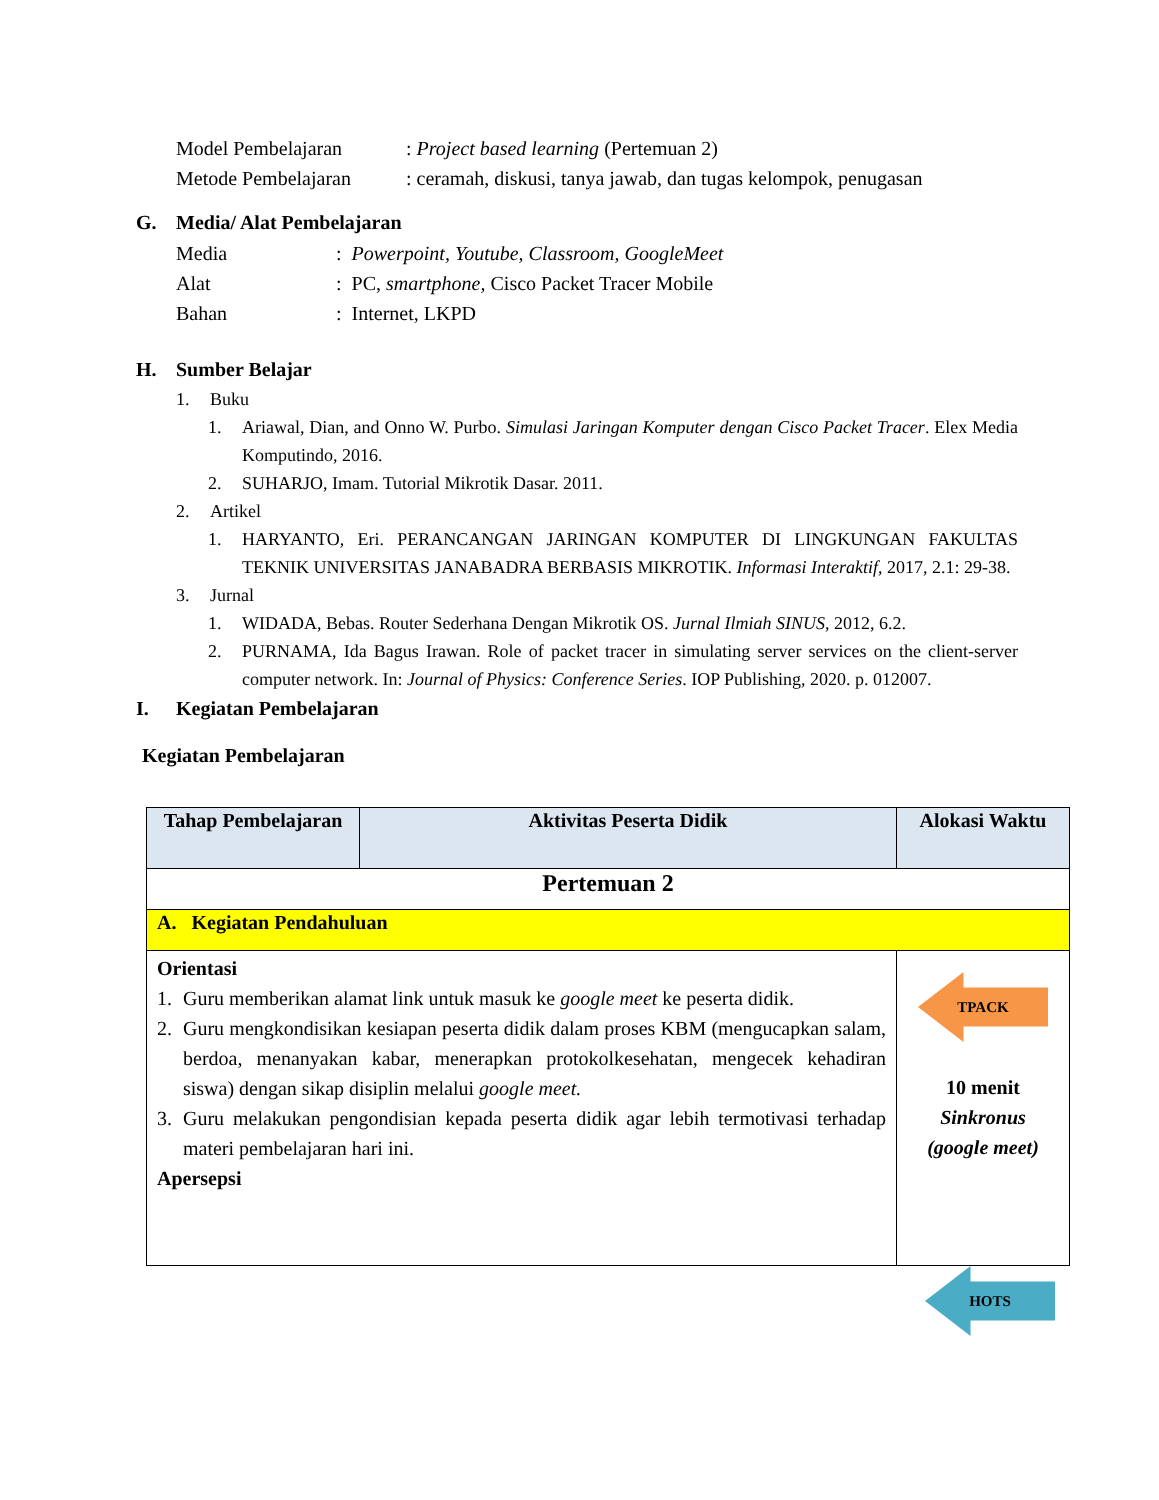Model Pembelajaran : Project based learning (Pertemuan 2)
Metode Pembelajaran : ceramah, diskusi, tanya jawab, dan tugas kelompok, penugasan
G. Media/ Alat Pembelajaran
Media : Powerpoint, Youtube, Classroom, GoogleMeet
Alat : PC, smartphone, Cisco Packet Tracer Mobile
Bahan : Internet, LKPD
H. Sumber Belajar
1. Buku
1. Ariawal, Dian, and Onno W. Purbo. Simulasi Jaringan Komputer dengan Cisco Packet Tracer. Elex Media Komputindo, 2016.
2. SUHARJO, Imam. Tutorial Mikrotik Dasar. 2011.
2. Artikel
1. HARYANTO, Eri. PERANCANGAN JARINGAN KOMPUTER DI LINGKUNGAN FAKULTAS TEKNIK UNIVERSITAS JANABADRA BERBASIS MIKROTIK. Informasi Interaktif, 2017, 2.1: 29-38.
3. Jurnal
1. WIDADA, Bebas. Router Sederhana Dengan Mikrotik OS. Jurnal Ilmiah SINUS, 2012, 6.2.
2. PURNAMA, Ida Bagus Irawan. Role of packet tracer in simulating server services on the client-server computer network. In: Journal of Physics: Conference Series. IOP Publishing, 2020. p. 012007.
I. Kegiatan Pembelajaran
Kegiatan Pembelajaran
| Tahap Pembelajaran | Aktivitas Peserta Didik | Alokasi Waktu |
| --- | --- | --- |
| Pertemuan 2 | | |
| A. Kegiatan Pendahuluan | | |
| Orientasi 1. Guru memberikan alamat link untuk masuk ke google meet ke peserta didik. 2. Guru mengkondisikan kesiapan peserta didik dalam proses KBM (mengucapkan salam, berdoa, menanyakan kabar, menerapkan protokolkesehatan, mengecek kehadiran siswa) dengan sikap disiplin melalui google meet. 3. Guru melakukan pengondisian kepada peserta didik agar lebih termotivasi terhadap materi pembelajaran hari ini. Apersepsi | | TPACK 10 menit Sinkronus (google meet) |
HOTS